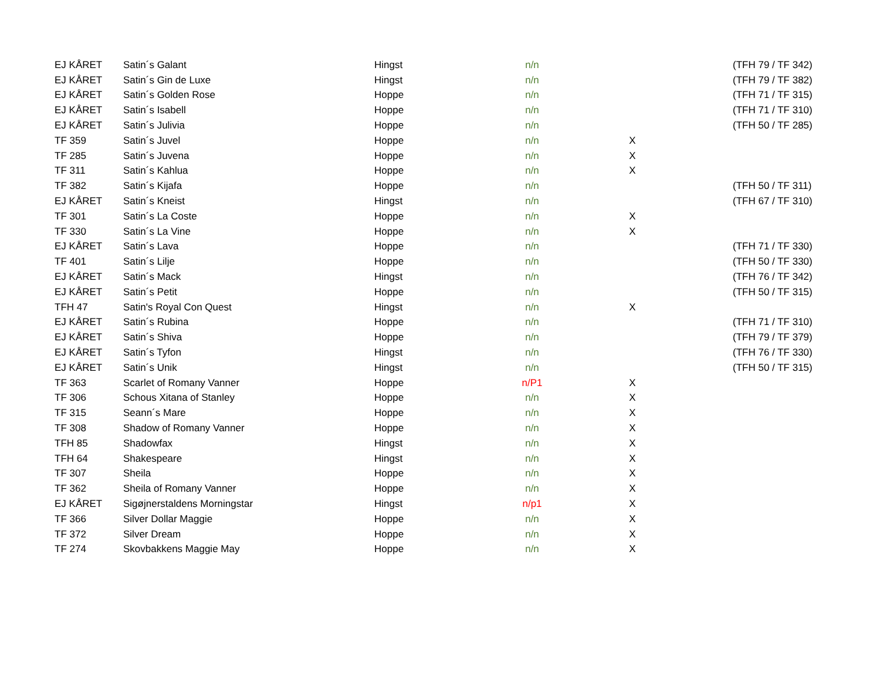| EJ KÅRET | Satin´s Galant | Hingst | n/n | | (TFH 79 / TF 342) |
| EJ KÅRET | Satin´s Gin de Luxe | Hingst | n/n | | (TFH 79 / TF 382) |
| EJ KÅRET | Satin´s Golden Rose | Hoppe | n/n | | (TFH 71 / TF 315) |
| EJ KÅRET | Satin´s Isabell | Hoppe | n/n | | (TFH 71 / TF 310) |
| EJ KÅRET | Satin´s Julivia | Hoppe | n/n | | (TFH 50 / TF 285) |
| TF 359 | Satin´s Juvel | Hoppe | n/n | X | |
| TF 285 | Satin´s Juvena | Hoppe | n/n | X | |
| TF 311 | Satin´s Kahlua | Hoppe | n/n | X | |
| TF 382 | Satin´s Kijafa | Hoppe | n/n | | (TFH 50 / TF 311) |
| EJ KÅRET | Satin´s Kneist | Hingst | n/n | | (TFH 67 / TF 310) |
| TF 301 | Satin´s La Coste | Hoppe | n/n | X | |
| TF 330 | Satin´s La Vine | Hoppe | n/n | X | |
| EJ KÅRET | Satin´s Lava | Hoppe | n/n | | (TFH 71 / TF 330) |
| TF 401 | Satin´s Lilje | Hoppe | n/n | | (TFH 50 / TF 330) |
| EJ KÅRET | Satin´s Mack | Hingst | n/n | | (TFH 76 / TF 342) |
| EJ KÅRET | Satin´s Petit | Hoppe | n/n | | (TFH 50 / TF 315) |
| TFH 47 | Satin's Royal Con Quest | Hingst | n/n | X | |
| EJ KÅRET | Satin´s Rubina | Hoppe | n/n | | (TFH 71 / TF 310) |
| EJ KÅRET | Satin´s Shiva | Hoppe | n/n | | (TFH 79 / TF 379) |
| EJ KÅRET | Satin´s Tyfon | Hingst | n/n | | (TFH 76 / TF 330) |
| EJ KÅRET | Satin´s Unik | Hingst | n/n | | (TFH 50 / TF 315) |
| TF 363 | Scarlet of Romany Vanner | Hoppe | n/P1 | X | |
| TF 306 | Schous Xitana of Stanley | Hoppe | n/n | X | |
| TF 315 | Seann´s Mare | Hoppe | n/n | X | |
| TF 308 | Shadow of Romany Vanner | Hoppe | n/n | X | |
| TFH 85 | Shadowfax | Hingst | n/n | X | |
| TFH 64 | Shakespeare | Hingst | n/n | X | |
| TF 307 | Sheila | Hoppe | n/n | X | |
| TF 362 | Sheila of Romany Vanner | Hoppe | n/n | X | |
| EJ KÅRET | Sigøjnerstaldens Morningstar | Hingst | n/p1 | X | |
| TF 366 | Silver Dollar Maggie | Hoppe | n/n | X | |
| TF 372 | Silver Dream | Hoppe | n/n | X | |
| TF 274 | Skovbakkens Maggie May | Hoppe | n/n | X | |